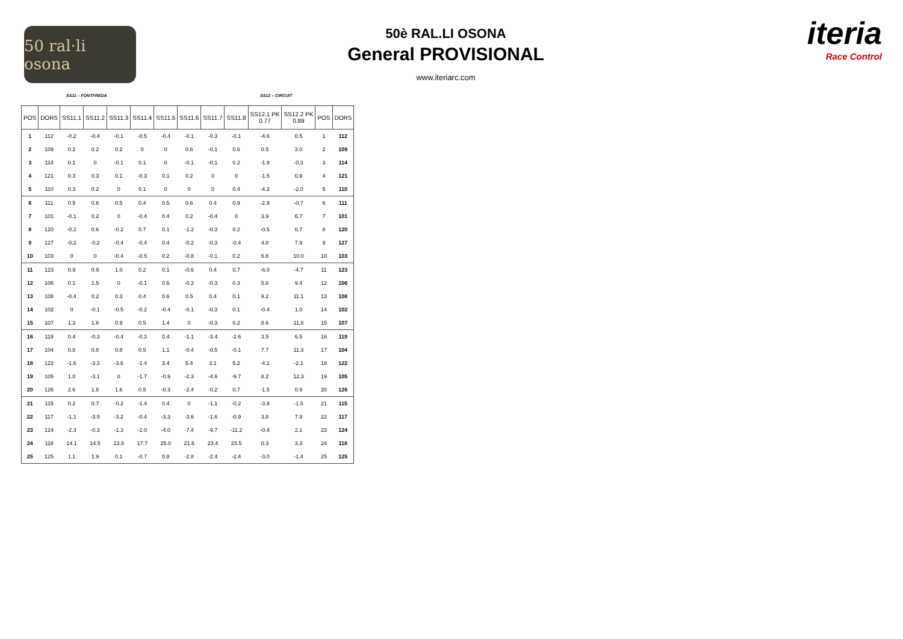50 ral·li osona
50è RAL.LI OSONA
General PROVISIONAL
www.iteriarc.com
iteria
Race Control
SS11 – FONTFREDA SS12 – CIRCUIT
| POS | DORS | SS11.1 | SS11.2 | SS11.3 | SS11.4 | SS11.5 | SS11.6 | SS11.7 | SS11.8 | SS12.1 PK 0.77 | SS12.2 PK 0.89 | POS | DORS |
| --- | --- | --- | --- | --- | --- | --- | --- | --- | --- | --- | --- | --- | --- |
| 1 | 112 | -0.2 | -0.4 | -0.1 | -0.5 | -0.4 | -0.1 | -0.3 | -0.1 | -4.6 | 0.5 | 1 | 112 |
| 2 | 109 | 0.2 | 0.2 | 0.2 | 0 | 0 | 0.6 | -0.1 | 0.6 | 0.5 | 3.0 | 2 | 109 |
| 3 | 114 | 0.1 | 0 | -0.1 | 0.1 | 0 | -0.1 | -0.1 | 0.2 | -1.9 | -0.3 | 3 | 114 |
| 4 | 121 | 0.3 | 0.3 | 0.1 | -0.3 | 0.1 | 0.2 | 0 | 0 | -1.5 | 0.9 | 4 | 121 |
| 5 | 110 | 0.3 | 0.2 | 0 | 0.1 | 0 | 0 | 0 | 0.4 | -4.3 | -2.0 | 5 | 110 |
| 6 | 111 | 0.5 | 0.6 | 0.5 | 0.4 | 0.5 | 0.6 | 0.4 | 0.9 | -2.9 | -0.7 | 6 | 111 |
| 7 | 101 | -0.1 | 0.2 | 0 | -0.4 | 0.4 | 0.2 | -0.4 | 0 | 3.9 | 6.7 | 7 | 101 |
| 8 | 120 | -0.2 | 0.6 | -0.2 | 0.7 | 0.1 | -1.2 | -0.3 | 0.2 | -0.5 | 0.7 | 8 | 120 |
| 9 | 127 | -0.2 | -0.2 | -0.4 | -0.4 | 0.4 | -0.2 | -0.3 | -0.4 | 4.8 | 7.9 | 9 | 127 |
| 10 | 103 | 0 | 0 | -0.4 | -0.5 | 0.2 | -0.8 | -0.1 | 0.2 | 6.8 | 10.0 | 10 | 103 |
| 11 | 123 | 0.9 | 0.9 | 1.0 | 0.2 | 0.1 | -0.6 | 0.4 | 0.7 | -6.0 | -4.7 | 11 | 123 |
| 12 | 106 | 0.1 | 1.5 | 0 | -0.1 | 0.6 | -0.3 | -0.3 | 0.3 | 5.8 | 9.4 | 12 | 106 |
| 13 | 108 | -0.4 | 0.2 | 0.3 | 0.4 | 0.6 | 0.5 | 0.4 | 0.1 | 9.2 | 11.1 | 13 | 108 |
| 14 | 102 | 0 | -0.1 | -0.5 | -0.2 | -0.4 | -0.1 | -0.3 | 0.1 | -0.4 | 1.0 | 14 | 102 |
| 15 | 107 | 1.3 | 1.6 | 0.9 | 0.5 | 1.4 | 0 | -0.3 | 0.2 | 8.6 | 11.8 | 15 | 107 |
| 16 | 119 | 0.4 | -0.3 | -0.4 | -0.3 | 0.4 | -1.1 | -3.4 | -2.6 | 3.5 | 6.5 | 16 | 119 |
| 17 | 104 | 0.8 | 0.8 | 0.8 | 0.5 | 1.1 | -0.4 | -0.5 | -0.1 | 7.7 | 11.3 | 17 | 104 |
| 18 | 122 | -1.6 | -3.3 | -3.6 | -1.4 | 3.4 | 5.4 | 3.1 | 5.2 | -4.1 | -2.1 | 18 | 122 |
| 19 | 105 | 1.0 | -3.1 | 0 | -1.7 | -0.9 | -2.3 | -4.6 | -9.7 | 8.2 | 12.3 | 19 | 105 |
| 20 | 126 | 2.6 | 1.8 | 1.6 | 0.5 | -0.3 | -2.4 | -0.2 | 0.7 | -1.5 | 0.9 | 20 | 126 |
| 21 | 115 | 0.2 | 0.7 | -0.2 | -1.4 | 0.4 | 0 | -1.1 | -0.2 | -3.8 | -1.5 | 21 | 115 |
| 22 | 117 | -1.1 | -3.9 | -3.2 | -0.4 | -3.3 | -3.6 | -1.6 | -0.9 | 3.8 | 7.9 | 22 | 117 |
| 23 | 124 | -2.3 | -0.3 | -1.3 | -2.0 | -4.0 | -7.4 | -9.7 | -11.2 | -0.4 | 2.1 | 23 | 124 |
| 24 | 118 | 14.1 | 14.5 | 13.8 | 17.7 | 25.0 | 21.6 | 23.4 | 23.5 | 0.3 | 3.3 | 24 | 118 |
| 25 | 125 | 1.1 | 1.9 | 0.1 | -0.7 | 0.8 | -2.8 | -2.4 | -2.4 | -3.0 | -1.4 | 25 | 125 |